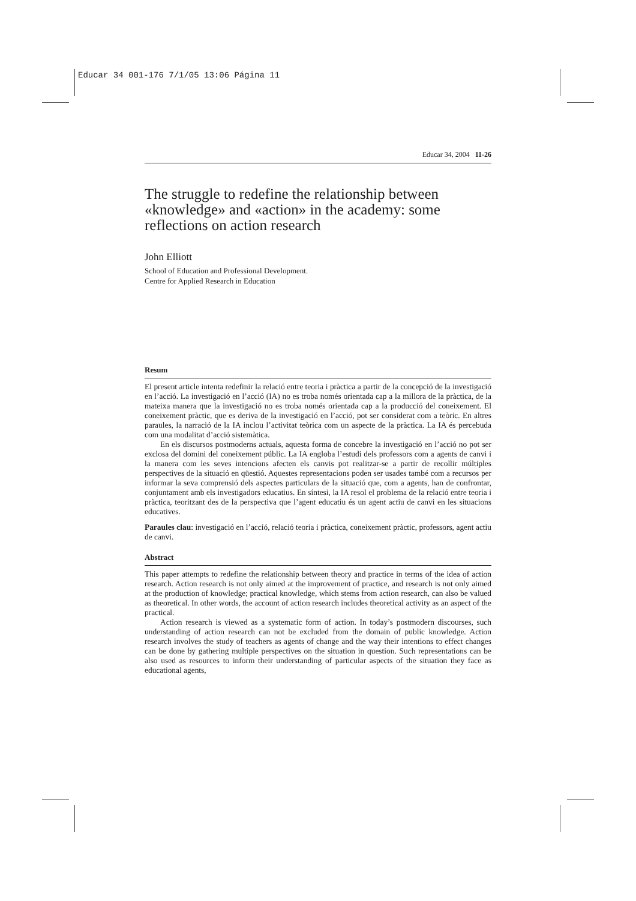Educar 34 001-176 7/1/05 13:06 Página 11
Educar 34, 2004 11-26
The struggle to redefine the relationship between «knowledge» and «action» in the academy: some reflections on action research
John Elliott
School of Education and Professional Development.
Centre for Applied Research in Education
Resum
El present article intenta redefinir la relació entre teoria i pràctica a partir de la concepció de la investigació en l’acció. La investigació en l’acció (IA) no es troba només orientada cap a la millora de la pràctica, de la mateixa manera que la investigació no es troba només orientada cap a la producció del coneixement. El coneixement pràctic, que es deriva de la investigació en l’acció, pot ser considerat com a teòric. En altres paraules, la narració de la IA inclou l’activitat teòrica com un aspecte de la pràctica. La IA és percebuda com una modalitat d’acció sistemàtica.
En els discursos postmoderns actuals, aquesta forma de concebre la investigació en l’acció no pot ser exclosa del domini del coneixement públic. La IA engloba l’estudi dels professors com a agents de canvi i la manera com les seves intencions afecten els canvis pot realitzar-se a partir de recollir múltiples perspectives de la situació en qüestió. Aquestes representacions poden ser usades també com a recursos per informar la seva comprensió dels aspectes particulars de la situació que, com a agents, han de confrontar, conjuntament amb els investigadors educatius. En síntesi, la IA resol el problema de la relació entre teoria i pràctica, teoritzant des de la perspectiva que l’agent educatiu és un agent actiu de canvi en les situacions educatives.
Paraules clau: investigació en l’acció, relació teoria i pràctica, coneixement pràctic, professors, agent actiu de canvi.
Abstract
This paper attempts to redefine the relationship between theory and practice in terms of the idea of action research. Action research is not only aimed at the improvement of practice, and research is not only aimed at the production of knowledge; practical knowledge, which stems from action research, can also be valued as theoretical. In other words, the account of action research includes theoretical activity as an aspect of the practical.
Action research is viewed as a systematic form of action. In today’s postmodern discourses, such understanding of action research can not be excluded from the domain of public knowledge. Action research involves the study of teachers as agents of change and the way their intentions to effect changes can be done by gathering multiple perspectives on the situation in question. Such representations can be also used as resources to inform their understanding of particular aspects of the situation they face as educational agents,